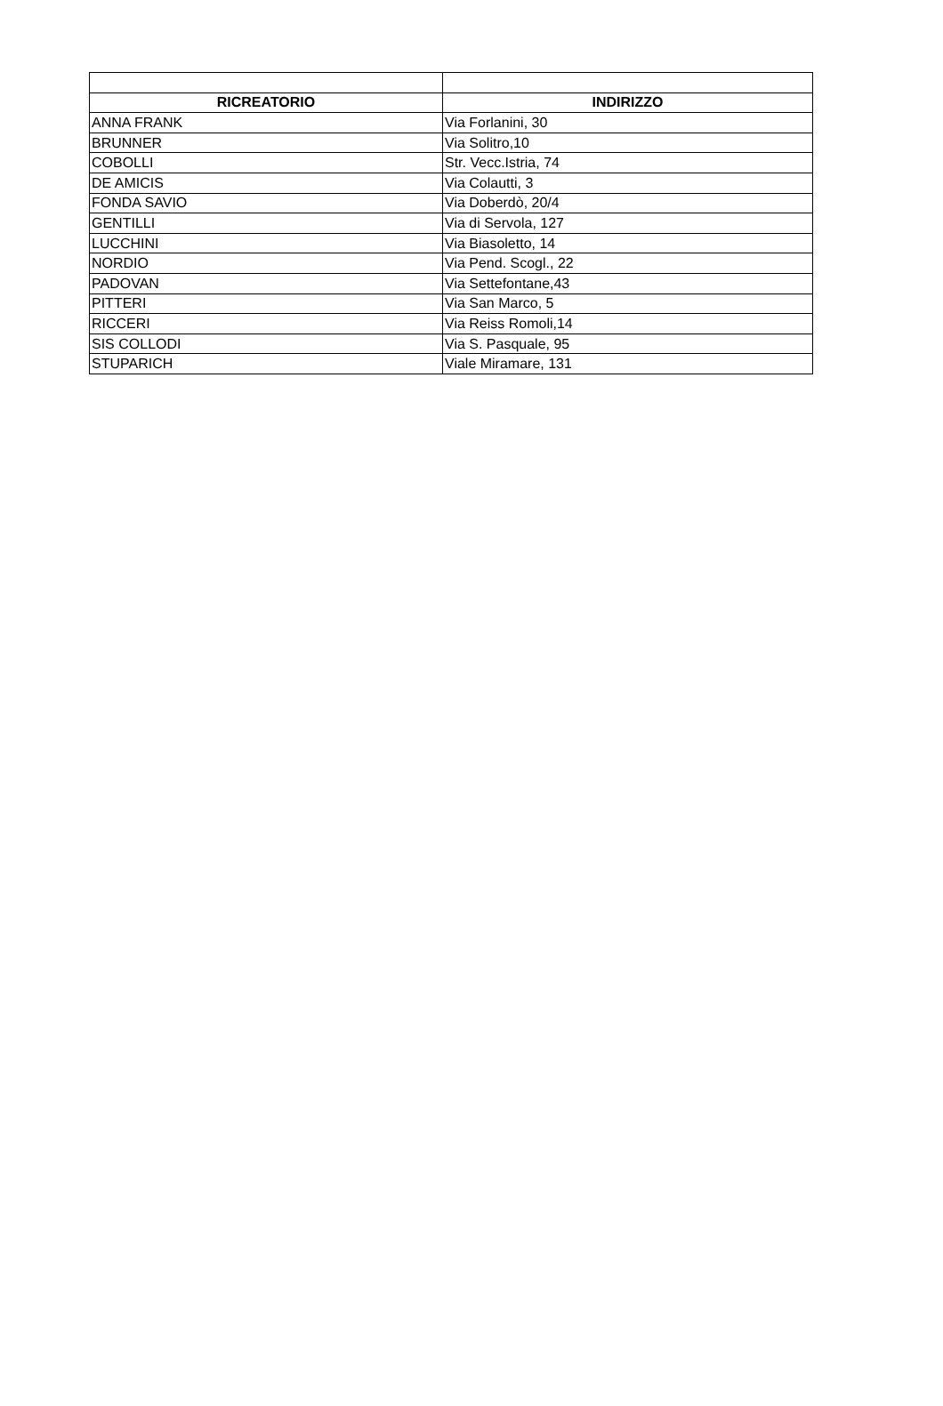| RICREATORIO | INDIRIZZO |
| --- | --- |
| ANNA FRANK | Via Forlanini, 30 |
| BRUNNER | Via Solitro,10 |
| COBOLLI | Str. Vecc.Istria, 74 |
| DE AMICIS | Via Colautti, 3 |
| FONDA SAVIO | Via Doberdò, 20/4 |
| GENTILLI | Via di Servola, 127 |
| LUCCHINI | Via Biasoletto, 14 |
| NORDIO | Via Pend. Scogl., 22 |
| PADOVAN | Via Settefontane,43 |
| PITTERI | Via San Marco, 5 |
| RICCERI | Via Reiss Romoli,14 |
| SIS COLLODI | Via S. Pasquale, 95 |
| STUPARICH | Viale Miramare, 131 |